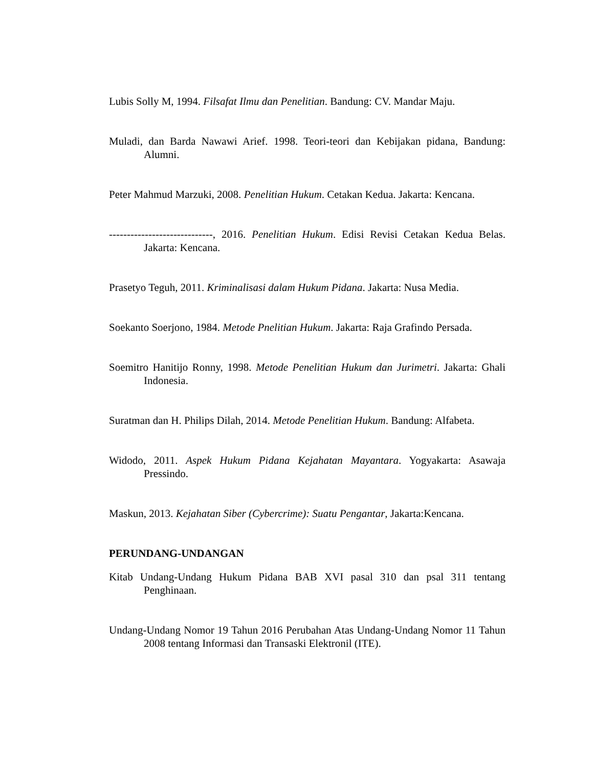Lubis Solly M, 1994. Filsafat Ilmu dan Penelitian. Bandung: CV. Mandar Maju.
Muladi, dan Barda Nawawi Arief. 1998. Teori-teori dan Kebijakan pidana, Bandung: Alumni.
Peter Mahmud Marzuki, 2008. Penelitian Hukum. Cetakan Kedua. Jakarta: Kencana.
-----------------------------, 2016. Penelitian Hukum. Edisi Revisi Cetakan Kedua Belas. Jakarta: Kencana.
Prasetyo Teguh, 2011. Kriminalisasi dalam Hukum Pidana. Jakarta: Nusa Media.
Soekanto Soerjono, 1984. Metode Pnelitian Hukum. Jakarta: Raja Grafindo Persada.
Soemitro Hanitijo Ronny, 1998. Metode Penelitian Hukum dan Jurimetri. Jakarta: Ghali Indonesia.
Suratman dan H. Philips Dilah, 2014. Metode Penelitian Hukum. Bandung: Alfabeta.
Widodo, 2011. Aspek Hukum Pidana Kejahatan Mayantara. Yogyakarta: Asawaja Pressindo.
Maskun, 2013. Kejahatan Siber (Cybercrime): Suatu Pengantar, Jakarta:Kencana.
PERUNDANG-UNDANGAN
Kitab Undang-Undang Hukum Pidana BAB XVI pasal 310 dan psal 311 tentang Penghinaan.
Undang-Undang Nomor 19 Tahun 2016 Perubahan Atas Undang-Undang Nomor 11 Tahun 2008 tentang Informasi dan Transaski Elektronil (ITE).